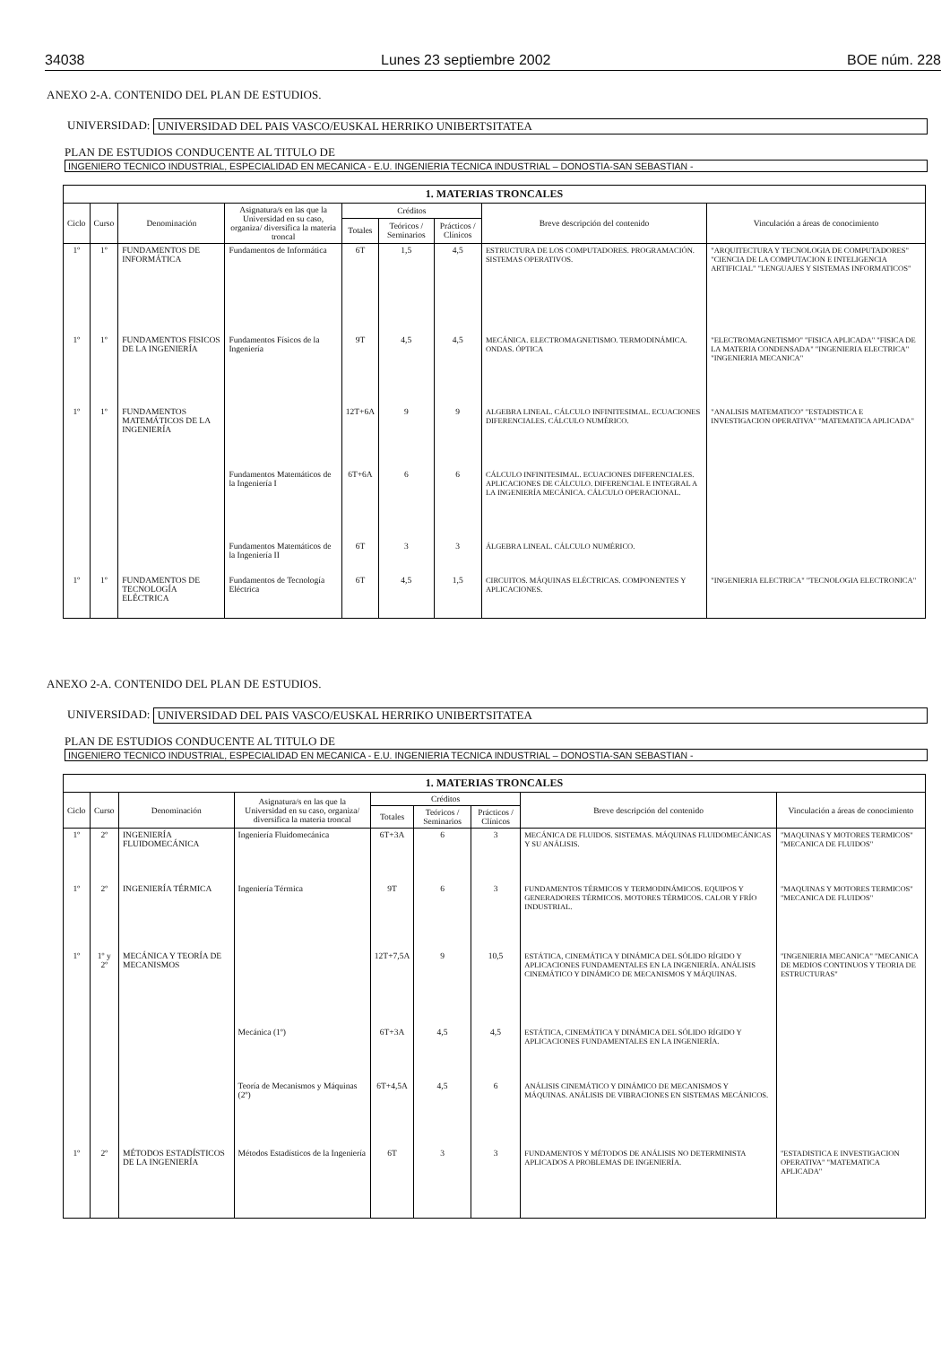34038 Lunes 23 septiembre 2002 BOE núm. 228
ANEXO 2-A. CONTENIDO DEL PLAN DE ESTUDIOS.
UNIVERSIDAD: UNIVERSIDAD DEL PAIS VASCO/EUSKAL HERRIKO UNIBERTSITATEA
PLAN DE ESTUDIOS CONDUCENTE AL TITULO DE
INGENIERO TECNICO INDUSTRIAL, ESPECIALIDAD EN MECANICA - E.U. INGENIERIA TECNICA INDUSTRIAL – DONOSTIA-SAN SEBASTIAN -
| 1. MATERIAS TRONCALES | | | | | | | | |
| --- | --- | --- | --- | --- | --- | --- | --- | --- |
| Ciclo | Curso | Denominación | Asignatura/s en las que la Universidad en su caso, organiza/ diversifica la materia troncal | Créditos | | | Breve descripción del contenido | Vinculación a áreas de conocimiento |
| | | | | Totales | Teóricos / Seminarios | Prácticos / Clínicos | | |
| 1º | 1º | FUNDAMENTOS DE INFORMÁTICA | Fundamentos de Informática | 6T | 1,5 | 4,5 | ESTRUCTURA DE LOS COMPUTADORES. PROGRAMACIÓN. SISTEMAS OPERATIVOS. | "ARQUITECTURA Y TECNOLOGIA DE COMPUTADORES" "CIENCIA DE LA COMPUTACION E INTELIGENCIA ARTIFICIAL" "LENGUAJES Y SISTEMAS INFORMATICOS" |
| 1º | 1º | FUNDAMENTOS FISICOS DE LA INGENIERÍA | Fundamentos Físicos de la Ingeniería | 9T | 4,5 | 4,5 | MECÁNICA. ELECTROMAGNETISMO. TERMODINÁMICA. ONDAS. ÓPTICA | "ELECTROMAGNETISMO" "FISICA APLICADA" "FISICA DE LA MATERIA CONDENSADA" "INGENIERIA ELECTRICA" "INGENIERIA MECANICA" |
| 1º | 1º | FUNDAMENTOS MATEMÁTICOS DE LA INGENIERÍA | | 12T+6A | 9 | 9 | ALGEBRA LINEAL. CÁLCULO INFINITESIMAL. ECUACIONES DIFERENCIALES. CÁLCULO NUMÉRICO. | "ANALISIS MATEMATICO" "ESTADISTICA E INVESTIGACION OPERATIVA" "MATEMATICA APLICADA" |
| | | | Fundamentos Matemáticos de la Ingeniería I | 6T+6A | 6 | 6 | CÁLCULO INFINITESIMAL. ECUACIONES DIFERENCIALES. APLICACIONES DE CÁLCULO. DIFERENCIAL E INTEGRAL A LA INGENIERÍA MECÁNICA. CÁLCULO OPERACIONAL. | |
| | | | Fundamentos Matemáticos de la Ingeniería II | 6T | 3 | 3 | ÁLGEBRA LINEAL. CÁLCULO NUMÉRICO. | |
| 1º | 1º | FUNDAMENTOS DE TECNOLOGÍA ELÉCTRICA | Fundamentos de Tecnología Eléctrica | 6T | 4,5 | 1,5 | CIRCUITOS. MÁQUINAS ELÉCTRICAS. COMPONENTES Y APLICACIONES. | "INGENIERIA ELECTRICA" "TECNOLOGIA ELECTRONICA" |
ANEXO 2-A. CONTENIDO DEL PLAN DE ESTUDIOS.
UNIVERSIDAD: UNIVERSIDAD DEL PAIS VASCO/EUSKAL HERRIKO UNIBERTSITATEA
PLAN DE ESTUDIOS CONDUCENTE AL TITULO DE
INGENIERO TECNICO INDUSTRIAL, ESPECIALIDAD EN MECANICA - E.U. INGENIERIA TECNICA INDUSTRIAL – DONOSTIA-SAN SEBASTIAN -
| 1. MATERIAS TRONCALES | | | | | | | | |
| --- | --- | --- | --- | --- | --- | --- | --- | --- |
| Ciclo | Curso | Denominación | Asignatura/s en las que la Universidad en su caso, organiza/ diversifica la materia troncal | Créditos | | | Breve descripción del contenido | Vinculación a áreas de conocimiento |
| | | | | Totales | Teóricos / Seminarios | Prácticos / Clínicos | | |
| 1º | 2º | INGENIERÍA FLUIDOMECÁNICA | Ingeniería Fluidomecánica | 6T+3A | 6 | 3 | MECÁNICA DE FLUIDOS. SISTEMAS. MÁQUINAS FLUIDOMECÁNICAS Y SU ANÁLISIS. | "MAQUINAS Y MOTORES TERMICOS" "MECANICA DE FLUIDOS" |
| 1º | 2º | INGENIERÍA TÉRMICA | Ingeniería Térmica | 9T | 6 | 3 | FUNDAMENTOS TÉRMICOS Y TERMODINÁMICOS. EQUIPOS Y GENERADORES TÉRMICOS. MOTORES TÉRMICOS. CALOR Y FRÍO INDUSTRIAL. | "MAQUINAS Y MOTORES TERMICOS" "MECANICA DE FLUIDOS" |
| 1º | 1º y 2º | MECÁNICA Y TEORÍA DE MECANISMOS | | 12T+7,5A | 9 | 10,5 | ESTÁTICA, CINEMÁTICA Y DINÁMICA DEL SÓLIDO RÍGIDO Y APLICACIONES FUNDAMENTALES EN LA INGENIERÍA. ANÁLISIS CINEMÁTICO Y DINÁMICO DE MECANISMOS Y MÁQUINAS. | "INGENIERIA MECANICA" "MECANICA DE MEDIOS CONTINUOS Y TEORIA DE ESTRUCTURAS" |
| | | | Mecánica (1º) | 6T+3A | 4,5 | 4,5 | ESTÁTICA, CINEMÁTICA Y DINÁMICA DEL SÓLIDO RÍGIDO Y APLICACIONES FUNDAMENTALES EN LA INGENIERÍA. | |
| | | | Teoría de Mecanismos y Máquinas (2º) | 6T+4,5A | 4,5 | 6 | ANÁLISIS CINEMÁTICO Y DINÁMICO DE MECANISMOS Y MÁQUINAS. ANÁLISIS DE VIBRACIONES EN SISTEMAS MECÁNICOS. | |
| 1º | 2º | MÉTODOS ESTADÍSTICOS DE LA INGENIERÍA | Métodos Estadísticos de la Ingeniería | 6T | 3 | 3 | FUNDAMENTOS Y MÉTODOS DE ANÁLISIS NO DETERMINISTA APLICADOS A PROBLEMAS DE INGENIERÍA. | "ESTADISTICA E INVESTIGACION OPERATIVA" "MATEMATICA APLICADA" |